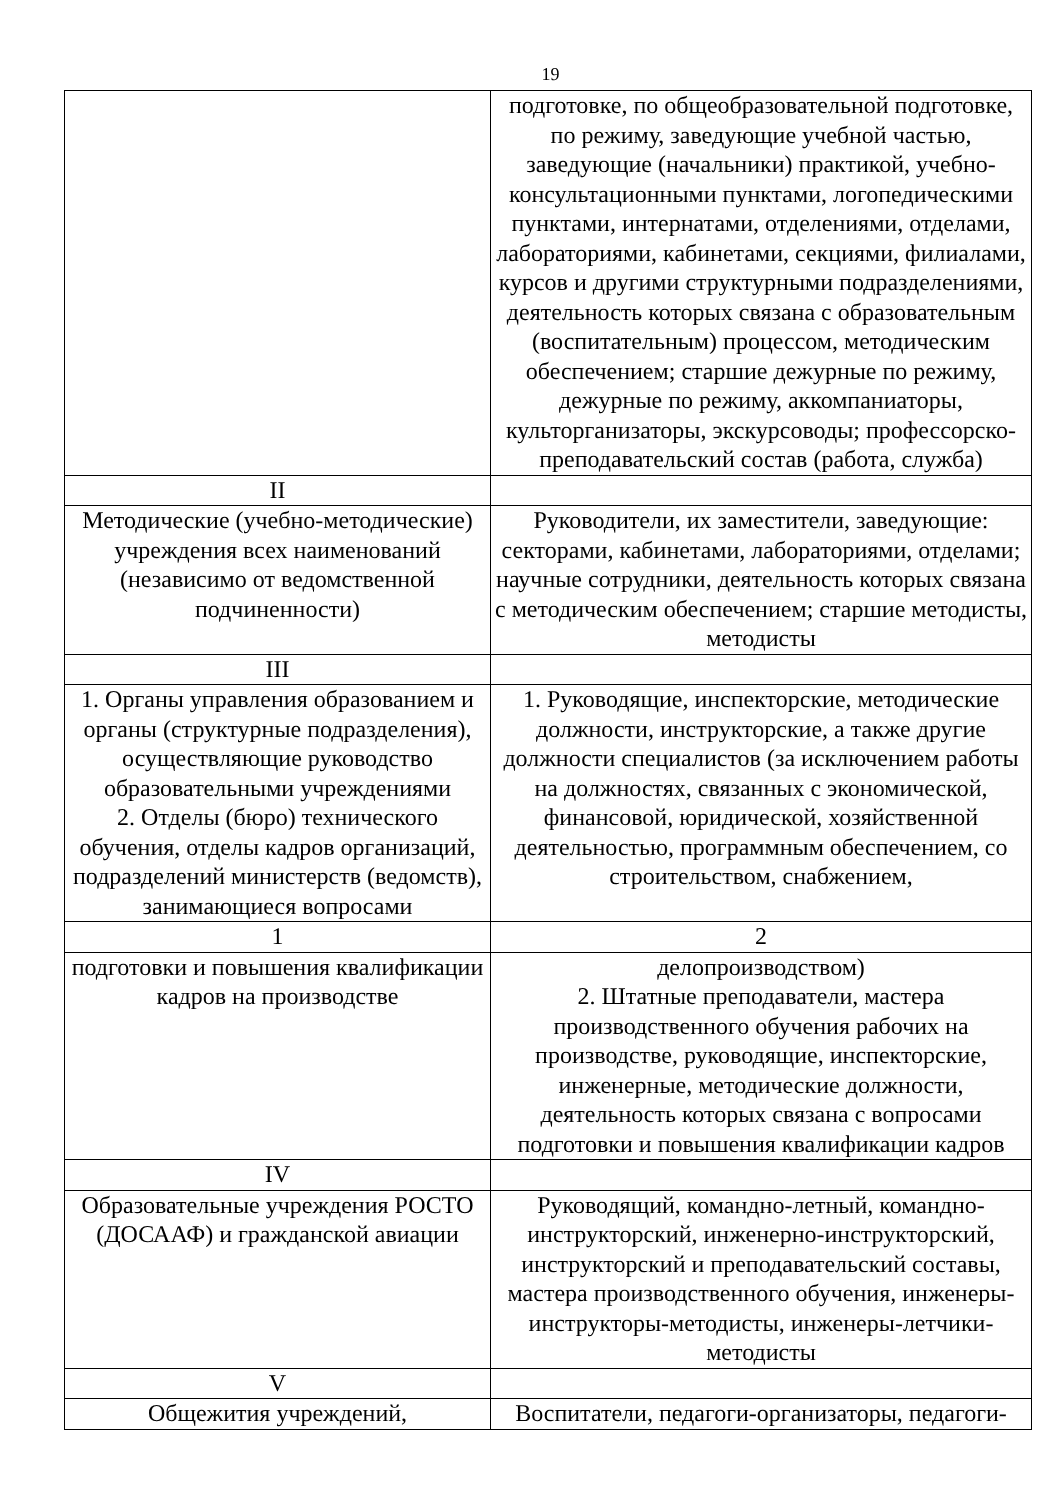19
| | подготовке, по общеобразовательной подготовке, по режиму, заведующие учебной частью, заведующие (начальники) практикой, учебно-консультационными пунктами, логопедическими пунктами, интернатами, отделениями, отделами, лабораториями, кабинетами, секциями, филиалами, курсов и другими структурными подразделениями, деятельность которых связана с образовательным (воспитательным) процессом, методическим обеспечением; старшие дежурные по режиму, дежурные по режиму, аккомпаниаторы, культорганизаторы, экскурсоводы; профессорско-преподавательский состав (работа, служба) |
| II | |
| Методические (учебно-методические) учреждения всех наименований (независимо от ведомственной подчиненности) | Руководители, их заместители, заведующие: секторами, кабинетами, лабораториями, отделами; научные сотрудники, деятельность которых связана с методическим обеспечением; старшие методисты, методисты |
| III | |
| 1. Органы управления образованием и органы (структурные подразделения), осуществляющие руководство образовательными учреждениями 2. Отделы (бюро) технического обучения, отделы кадров организаций, подразделений министерств (ведомств), занимающиеся вопросами | 1. Руководящие, инспекторские, методические должности, инструкторские, а также другие должности специалистов (за исключением работы на должностях, связанных с экономической, финансовой, юридической, хозяйственной деятельностью, программным обеспечением, со строительством, снабжением, |
| 1 | 2 |
| подготовки и повышения квалификации кадров на производстве | делопроизводством) 2. Штатные преподаватели, мастера производственного обучения рабочих на производстве, руководящие, инспекторские, инженерные, методические должности, деятельность которых связана с вопросами подготовки и повышения квалификации кадров |
| IV | |
| Образовательные учреждения РОСТО (ДОСААФ) и гражданской авиации | Руководящий, командно-летный, командно-инструкторский, инженерно-инструкторский, инструкторский и преподавательский составы, мастера производственного обучения, инженеры-инструкторы-методисты, инженеры-летчики-методисты |
| V | |
| Общежития учреждений, | Воспитатели, педагоги-организаторы, педагоги- |